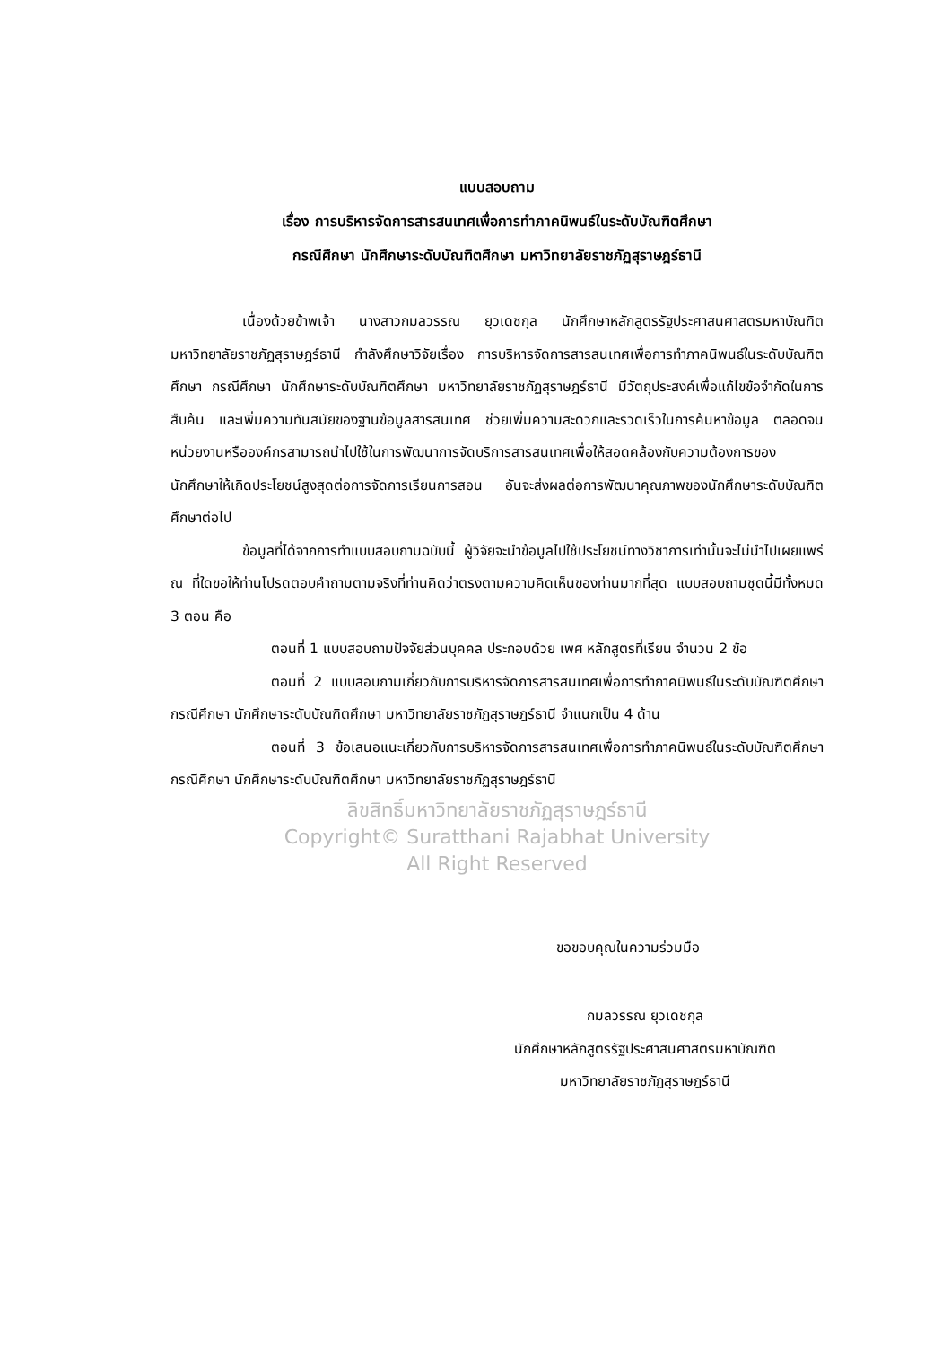แบบสอบถาม
เรื่อง การบริหารจัดการสารสนเทศเพื่อการทำภาคนิพนธ์ในระดับบัณฑิตศึกษา
กรณีศึกษา นักศึกษาระดับบัณฑิตศึกษา มหาวิทยาลัยราชภัฏสุราษฎร์ธานี
เนื่องด้วยข้าพเจ้า นางสาวกมลวรรณ ยุวเดชกุล นักศึกษาหลักสูตรรัฐประศาสนศาสตรมหาบัณฑิต มหาวิทยาลัยราชภัฏสุราษฎร์ธานี กำลังศึกษาวิจัยเรื่อง การบริหารจัดการสารสนเทศเพื่อการทำภาคนิพนธ์ในระดับบัณฑิตศึกษา กรณีศึกษา นักศึกษาระดับบัณฑิตศึกษา มหาวิทยาลัยราชภัฏสุราษฎร์ธานี มีวัตถุประสงค์เพื่อแก้ไขข้อจำกัดในการสืบค้น และเพิ่มความทันสมัยของฐานข้อมูลสารสนเทศ ช่วยเพิ่มความสะดวกและรวดเร็วในการค้นหาข้อมูล ตลอดจนหน่วยงานหรือองค์กรสามารถนำไปใช้ในการพัฒนาการจัดบริการสารสนเทศเพื่อให้สอดคล้องกับความต้องการของนักศึกษาให้เกิดประโยชน์สูงสุดต่อการจัดการเรียนการสอน อันจะส่งผลต่อการพัฒนาคุณภาพของนักศึกษาระดับบัณฑิตศึกษาต่อไป
ข้อมูลที่ได้จากการทำแบบสอบถามฉบับนี้ ผู้วิจัยจะนำข้อมูลไปใช้ประโยชน์ทางวิชาการเท่านั้นจะไม่นำไปเผยแพร่ ณ ที่ใดขอให้ท่านโปรดตอบคำถามตามจริงที่ท่านคิดว่าตรงตามความคิดเห็นของท่านมากที่สุด แบบสอบถามชุดนี้มีทั้งหมด 3 ตอน คือ
ตอนที่ 1 แบบสอบถามปัจจัยส่วนบุคคล ประกอบด้วย เพศ หลักสูตรที่เรียน จำนวน 2 ข้อ
ตอนที่ 2 แบบสอบถามเกี่ยวกับการบริหารจัดการสารสนเทศเพื่อการทำภาคนิพนธ์ในระดับบัณฑิตศึกษา กรณีศึกษา นักศึกษาระดับบัณฑิตศึกษา มหาวิทยาลัยราชภัฏสุราษฎร์ธานี จำแนกเป็น 4 ด้าน
ตอนที่ 3 ข้อเสนอแนะเกี่ยวกับการบริหารจัดการสารสนเทศเพื่อการทำภาคนิพนธ์ในระดับบัณฑิตศึกษา กรณีศึกษา นักศึกษาระดับบัณฑิตศึกษา มหาวิทยาลัยราชภัฏสุราษฎร์ธานี
ลิขสิทธิ์มหาวิทยาลัยราชภัฏสุราษฎร์ธานี
Copyright© Suratthani Rajabhat University
All Right Reserved
ขอขอบคุณในความร่วมมือ
กมลวรรณ ยุวเดชกุล
นักศึกษาหลักสูตรรัฐประศาสนศาสตรมหาบัณฑิต
มหาวิทยาลัยราชภัฏสุราษฎร์ธานี